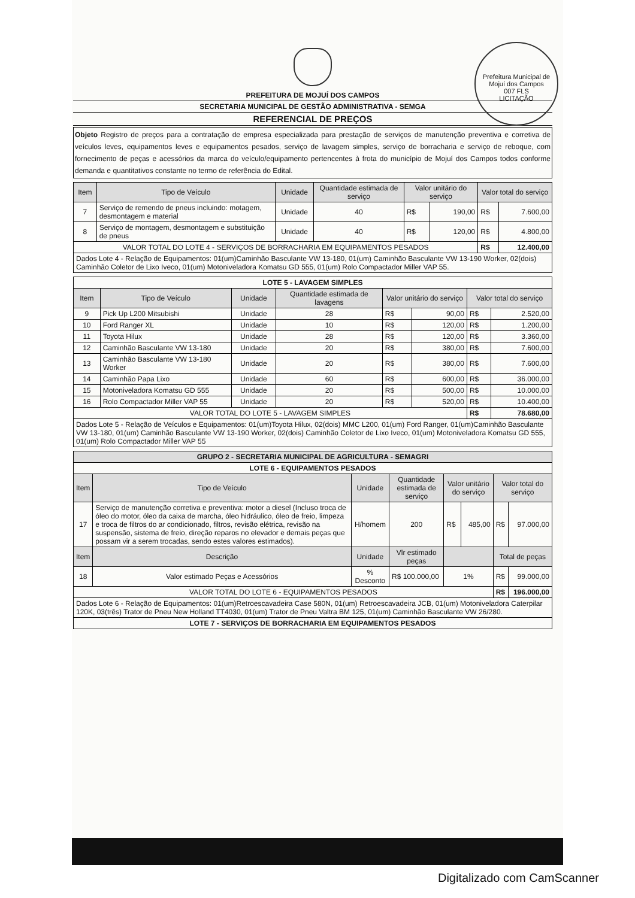Prefeitura Municipal de Mojuí dos Campos
007 FLS
LICITAÇÃO
PREFEITURA DE MOJUÍ DOS CAMPOS
SECRETARIA MUNICIPAL DE GESTÃO ADMINISTRATIVA - SEMGA
REFERENCIAL DE PREÇOS
Objeto Registro de preços para a contratação de empresa especializada para prestação de serviços de manutenção preventiva e corretiva de veículos leves, equipamentos leves e equipamentos pesados, serviço de lavagem simples, serviço de borracharia e serviço de reboque, com fornecimento de peças e acessórios da marca do veículo/equipamento pertencentes à frota do município de Mojuí dos Campos todos conforme demanda e quantitativos constante no termo de referência do Edital.
| Item | Tipo de Veículo | Unidade | Quantidade estimada de serviço | Valor unitário do serviço | | Valor total do serviço | |
| --- | --- | --- | --- | --- | --- | --- | --- |
| 7 | Serviço de remendo de pneus incluindo: motagem, desmontagem e material | Unidade | 40 | R$ | 190,00 | R$ | 7.600,00 |
| 8 | Serviço de montagem, desmontagem e substituição de pneus | Unidade | 40 | R$ | 120,00 | R$ | 4.800,00 |
| VALOR TOTAL DO LOTE 4 - SERVIÇOS DE BORRACHARIA EM EQUIPAMENTOS PESADOS | | | | | | R$ | 12.400,00 |
| Dados Lote 4 - Relação de Equipamentos: 01(um)Caminhão Basculante VW 13-180, 01(um) Caminhão Basculante VW 13-190 Worker, 02(dois) Caminhão Coletor de Lixo Iveco, 01(um) Motoniveladora Komatsu GD 555, 01(um) Rolo Compactador Miller VAP 55. | | | | | | | |
| LOTE 5 - LAVAGEM SIMPLES | | | | | | | |
| Item | Tipo de Veículo | Unidade | Quantidade estimada de lavagens | Valor unitário do serviço | | Valor total do serviço | |
| 9 | Pick Up L200 Mitsubishi | Unidade | 28 | R$ | 90,00 | R$ | 2.520,00 |
| 10 | Ford Ranger XL | Unidade | 10 | R$ | 120,00 | R$ | 1.200,00 |
| 11 | Toyota Hilux | Unidade | 28 | R$ | 120,00 | R$ | 3.360,00 |
| 12 | Caminhão Basculante VW 13-180 | Unidade | 20 | R$ | 380,00 | R$ | 7.600,00 |
| 13 | Caminhão Basculante VW 13-180 Worker | Unidade | 20 | R$ | 380,00 | R$ | 7.600,00 |
| 14 | Caminhão Papa Lixo | Unidade | 60 | R$ | 600,00 | R$ | 36.000,00 |
| 15 | Motoniveladora Komatsu GD 555 | Unidade | 20 | R$ | 500,00 | R$ | 10.000,00 |
| 16 | Rolo Compactador Miller VAP 55 | Unidade | 20 | R$ | 520,00 | R$ | 10.400,00 |
| VALOR TOTAL DO LOTE 5 - LAVAGEM SIMPLES | | | | | | R$ | 78.680,00 |
| Dados Lote 5 - Relação de Veículos e Equipamentos: 01(um)Toyota Hilux, 02(dois) MMC L200, 01(um) Ford Ranger, 01(um)Caminhão Basculante VW 13-180, 01(um) Caminhão Basculante VW 13-190 Worker, 02(dois) Caminhão Coletor de Lixo Iveco, 01(um) Motoniveladora Komatsu GD 555, 01(um) Rolo Compactador Miller VAP 55 | | | | | | | |
| GRUPO 2 - SECRETARIA MUNICIPAL DE AGRICULTURA - SEMAGRI | | | | | | | |
| --- | --- | --- | --- | --- | --- | --- | --- |
| LOTE 6 - EQUIPAMENTOS PESADOS | | | | | | | |
| Item | Tipo de Veículo | Unidade | Quantidade estimada de serviço | Valor unitário do serviço | | Valor total do serviço | |
| 17 | Serviço de manutenção corretiva e preventiva: motor a diesel (Incluso troca de óleo do motor, óleo da caixa de marcha, óleo hidráulico, óleo de freio, limpeza e troca de filtros do ar condicionado, filtros, revisão elétrica, revisão na suspensão, sistema de freio, direção reparos no elevador e demais peças que possam vir a serem trocadas, sendo estes valores estimados). | H/homem | 200 | R$ | 485,00 | R$ | 97.000,00 |
| Item | Descrição | Unidade | Vlr estimado peças | | | Total de peças | |
| 18 | Valor estimado Peças e Acessórios | % Desconto | R$ 100.000,00 | 1% | | R$ | 99.000,00 |
| VALOR TOTAL DO LOTE 6 - EQUIPAMENTOS PESADOS | | | | | | R$ | 196.000,00 |
| Dados Lote 6 - Relação de Equipamentos: 01(um)Retroescavadeira Case 580N, 01(um) Retroescavadeira JCB, 01(um) Motoniveladora Caterpilar 120K, 03(três) Trator de Pneu New Holland TT4030, 01(um) Trator de Pneu Valtra BM 125, 01(um) Caminhão Basculante VW 26/280. | | | | | | | |
| LOTE 7 - SERVIÇOS DE BORRACHARIA EM EQUIPAMENTOS PESADOS | | | | | | | |
Digitalizado com CamScanner